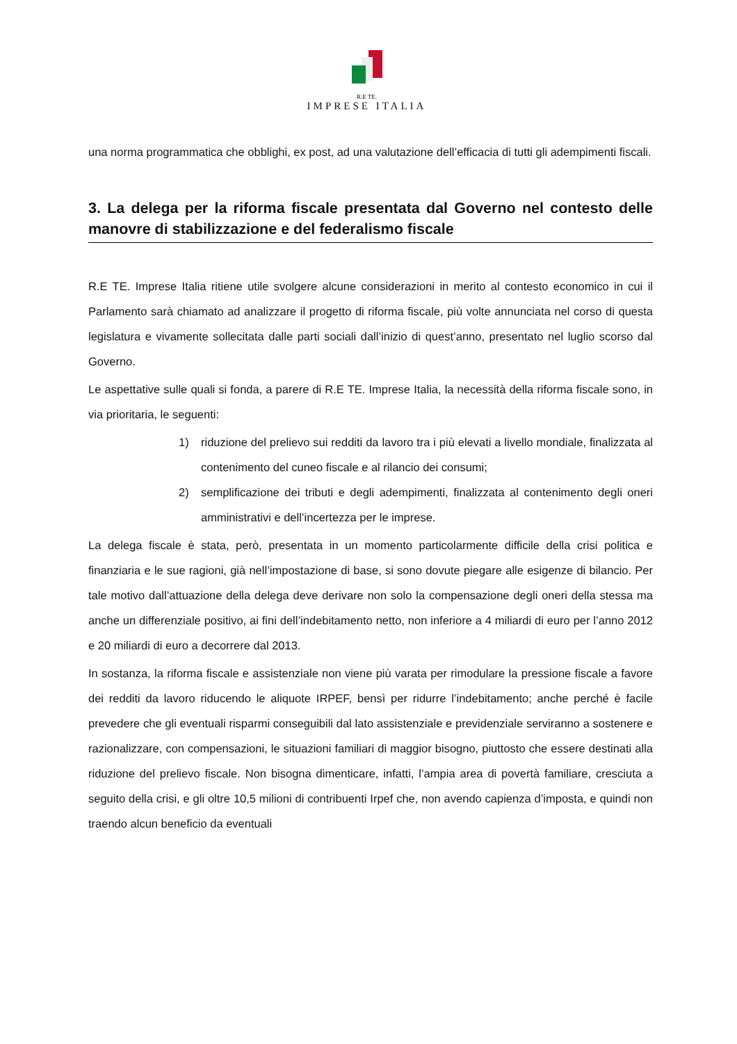R.E TE.
IMPRESE ITALIA
una norma programmatica che obblighi, ex post, ad una valutazione dell’efficacia di tutti gli adempimenti fiscali.
3. La delega per la riforma fiscale presentata dal Governo nel contesto delle manovre di stabilizzazione e del federalismo fiscale
R.E TE. Imprese Italia ritiene utile svolgere alcune considerazioni in merito al contesto economico in cui il Parlamento sarà chiamato ad analizzare il progetto di riforma fiscale, più volte annunciata nel corso di questa legislatura e vivamente sollecitata dalle parti sociali dall’inizio di quest’anno, presentato nel luglio scorso dal Governo.
Le aspettative sulle quali si fonda, a parere di R.E TE. Imprese Italia, la necessità della riforma fiscale sono, in via prioritaria, le seguenti:
1) riduzione del prelievo sui redditi da lavoro tra i più elevati a livello mondiale, finalizzata al contenimento del cuneo fiscale e al rilancio dei consumi;
2) semplificazione dei tributi e degli adempimenti, finalizzata al contenimento degli oneri amministrativi e dell’incertezza per le imprese.
La delega fiscale è stata, però, presentata in un momento particolarmente difficile della crisi politica e finanziaria e le sue ragioni, già nell’impostazione di base, si sono dovute piegare alle esigenze di bilancio. Per tale motivo dall’attuazione della delega deve derivare non solo la compensazione degli oneri della stessa ma anche un differenziale positivo, ai fini dell’indebitamento netto, non inferiore a 4 miliardi di euro per l’anno 2012 e 20 miliardi di euro a decorrere dal 2013.
In sostanza, la riforma fiscale e assistenziale non viene più varata per rimodulare la pressione fiscale a favore dei redditi da lavoro riducendo le aliquote IRPEF, bensì per ridurre l’indebitamento; anche perché è facile prevedere che gli eventuali risparmi conseguibili dal lato assistenziale e previdenziale serviranno a sostenere e razionalizzare, con compensazioni, le situazioni familiari di maggior bisogno, piuttosto che essere destinati alla riduzione del prelievo fiscale. Non bisogna dimenticare, infatti, l’ampia area di povertà familiare, cresciuta a seguito della crisi, e gli oltre 10,5 milioni di contribuenti Irpef che, non avendo capienza d’imposta, e quindi non traendo alcun beneficio da eventuali